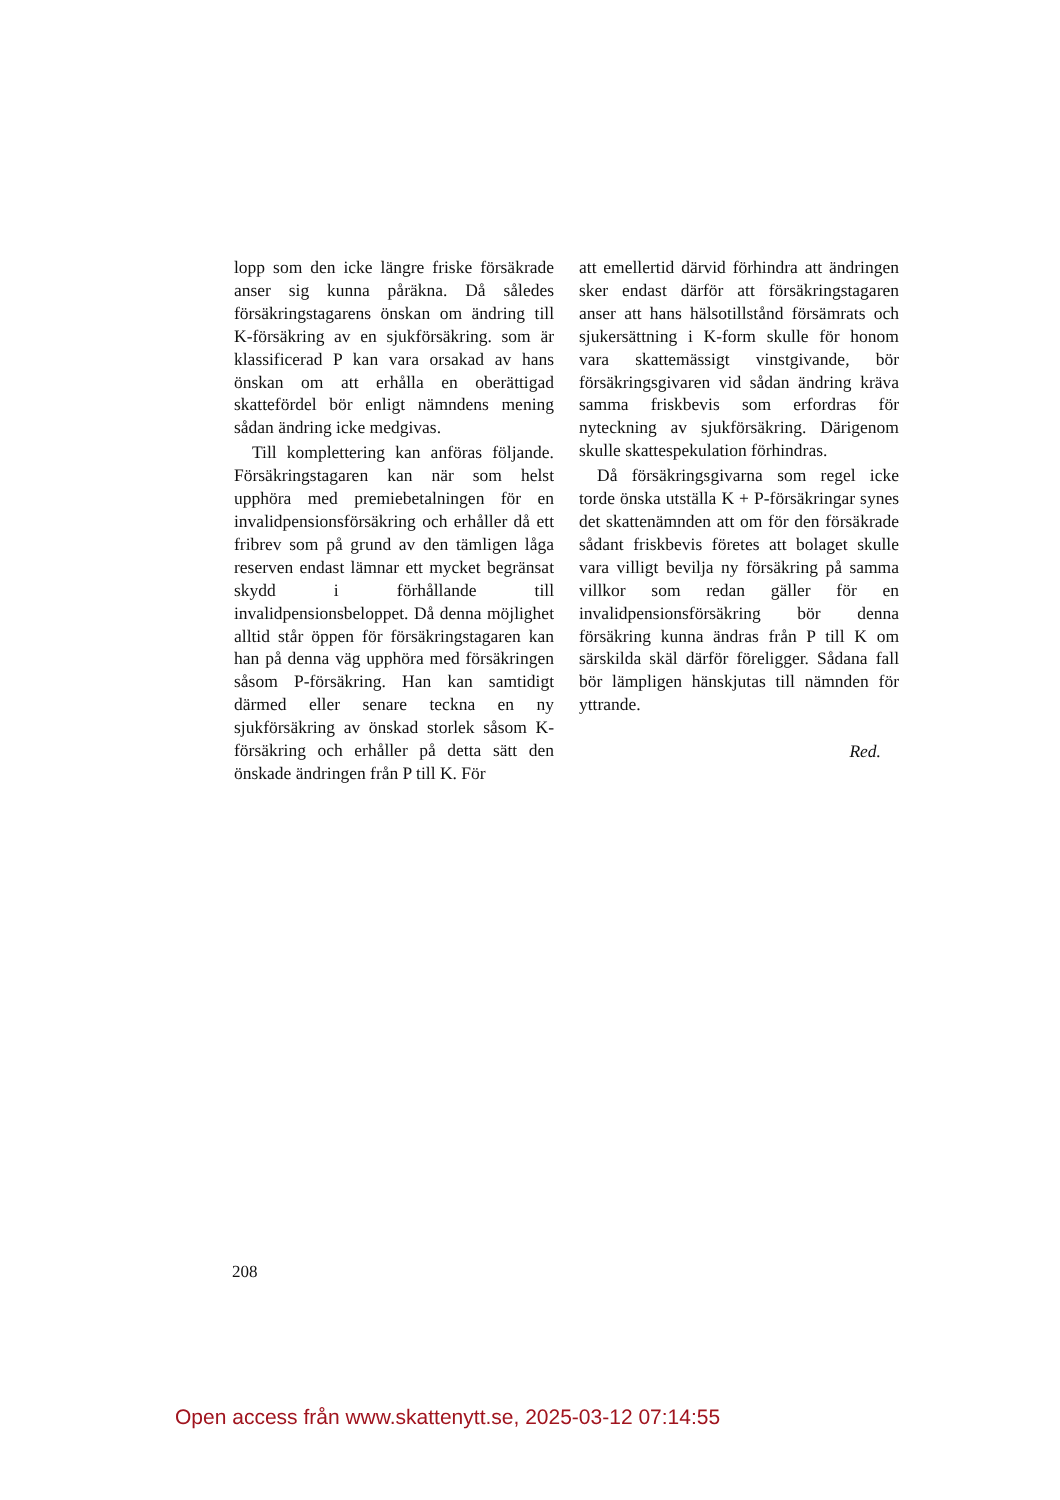lopp som den icke längre friske försäkrade anser sig kunna påräkna. Då således försäkringstagarens önskan om ändring till K-försäkring av en sjukförsäkring. som är klassificerad P kan vara orsakad av hans önskan om att erhålla en oberättigad skattefördel bör enligt nämndens mening sådan ändring icke medgivas.
Till komplettering kan anföras följande. Försäkringstagaren kan när som helst upphöra med premiebetalningen för en invalidpensionsförsäkring och erhåller då ett fribrev som på grund av den tämligen låga reserven endast lämnar ett mycket begränsat skydd i förhållande till invalidpensionsbeloppet. Då denna möjlighet alltid står öppen för försäkringstagaren kan han på denna väg upphöra med försäkringen såsom P-försäkring. Han kan samtidigt därmed eller senare teckna en ny sjukförsäkring av önskad storlek såsom K-försäkring och erhåller på detta sätt den önskade ändringen från P till K. För
att emellertid därvid förhindra att ändringen sker endast därför att försäkringstagaren anser att hans hälsotillstånd försämrats och sjukersättning i K-form skulle för honom vara skattemässigt vinstgivande, bör försäkringsgivaren vid sådan ändring kräva samma friskbevis som erfordras för nyteckning av sjukförsäkring. Därigenom skulle skattespekulation förhindras.
Då försäkringsgivarna som regel icke torde önska utställa K + P-försäkringar synes det skattenämnden att om för den försäkrade sådant friskbevis företes att bolaget skulle vara villigt bevilja ny försäkring på samma villkor som redan gäller för en invalidpensionsförsäkring bör denna försäkring kunna ändras från P till K om särskilda skäl därför föreligger. Sådana fall bör lämpligen hänskjutas till nämnden för yttrande.
Red.
208
Open access från www.skattenytt.se, 2025-03-12 07:14:55